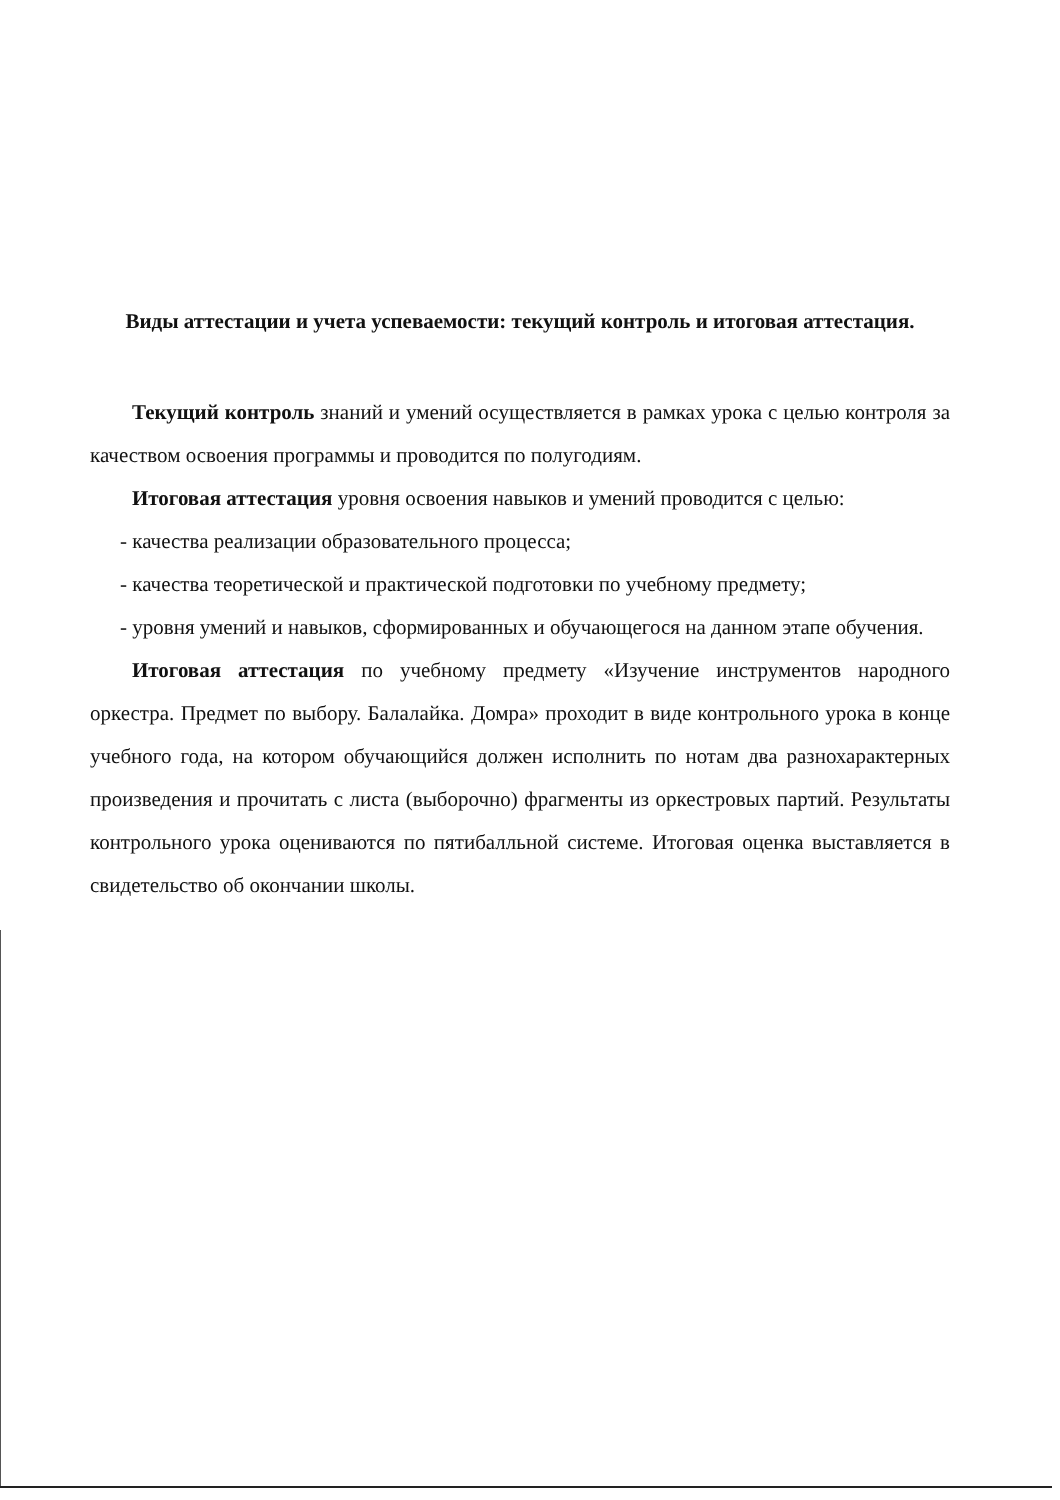Виды аттестации и учета успеваемости: текущий контроль и итоговая аттестация.
Текущий контроль знаний и умений осуществляется в рамках урока с целью контроля за качеством освоения программы и проводится по полугодиям.
Итоговая аттестация уровня освоения навыков и умений проводится с целью:
- качества реализации образовательного процесса;
- качества теоретической и практической подготовки по учебному предмету;
- уровня умений и навыков, сформированных и обучающегося на данном этапе обучения.
Итоговая аттестация по учебному предмету «Изучение инструментов народного оркестра. Предмет по выбору. Балалайка. Домра» проходит в виде контрольного урока в конце учебного года, на котором обучающийся должен исполнить по нотам два разнохарактерных произведения и прочитать с листа (выборочно) фрагменты из оркестровых партий. Результаты контрольного урока оцениваются по пятибалльной системе. Итоговая оценка выставляется в свидетельство об окончании школы.